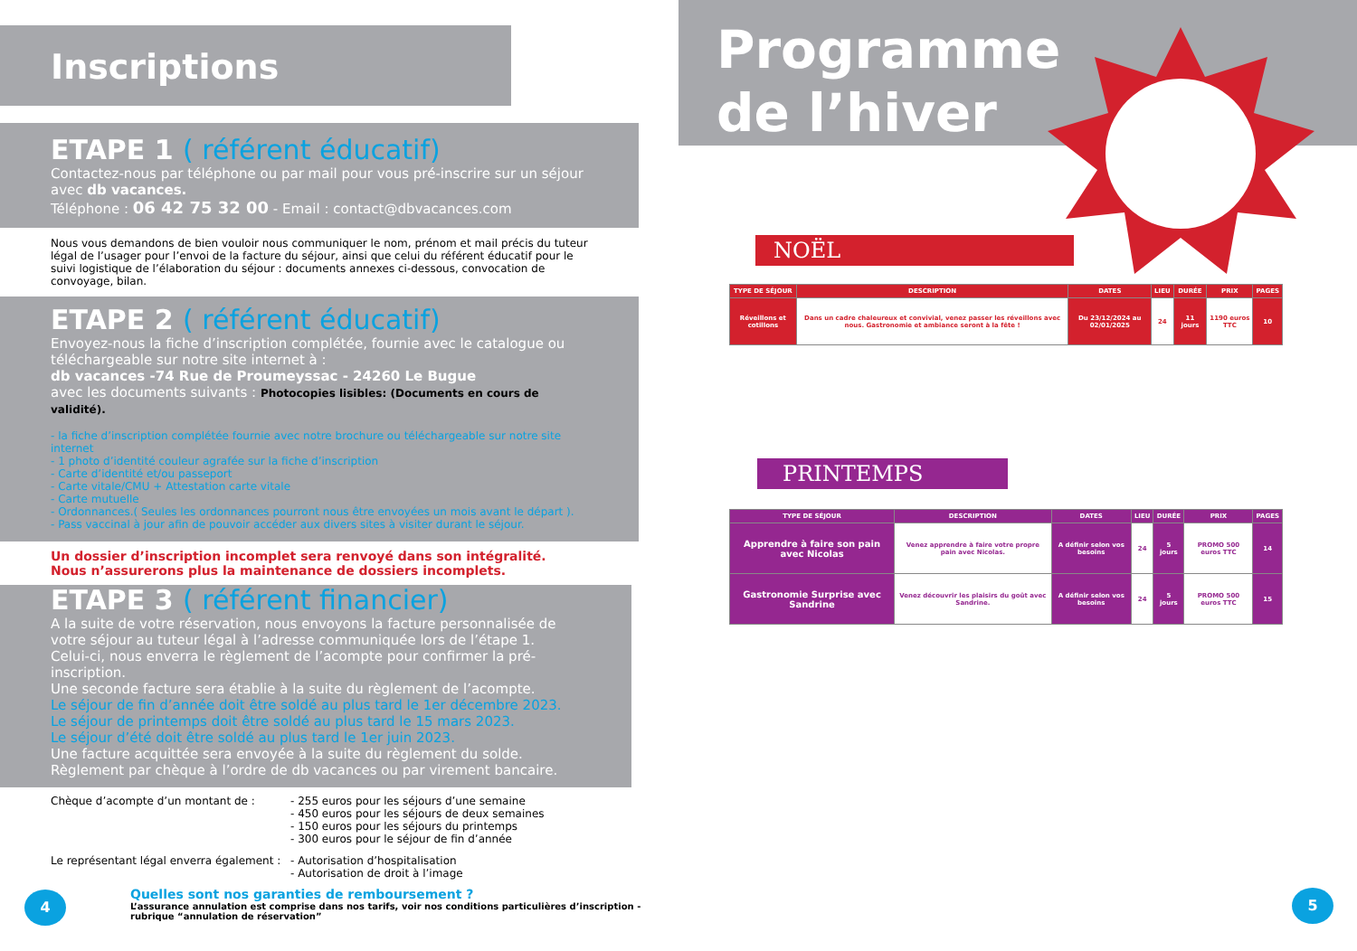Inscriptions
ETAPE 1 ( référent éducatif)
Contactez-nous par téléphone ou par mail pour vous pré-inscrire sur un séjour avec db vacances.
Téléphone : 06 42 75 32 00 - Email : contact@dbvacances.com
Nous vous demandons de bien vouloir nous communiquer le nom, prénom et mail précis du tuteur légal de l’usager pour l’envoi de la facture du séjour, ainsi que celui du référent éducatif pour le suivi logistique de l’élaboration du séjour : documents annexes ci-dessous, convocation de convoyage, bilan.
ETAPE 2 ( référent éducatif)
Envoyez-nous la fiche d’inscription complétée, fournie avec le catalogue ou téléchargeable sur notre site internet à :
db vacances -74 Rue de Proumeyssac - 24260 Le Bugue
avec les documents suivants : Photocopies lisibles: (Documents en cours de validité).
- la fiche d’inscription complétée fournie avec notre brochure ou téléchargeable sur notre site internet
- 1 photo d’identité couleur agrafée sur la fiche d’inscription
- Carte d’identité et/ou passeport
- Carte vitale/CMU + Attestation carte vitale
- Carte mutuelle
- Ordonnances.( Seules les ordonnances pourront nous être envoyées un mois avant le départ ).
- Pass vaccinal à jour afin de pouvoir accéder aux divers sites à visiter durant le séjour.
Un dossier d’inscription incomplet sera renvoyé dans son intégralité.
Nous n’assurerons plus la maintenance de dossiers incomplets.
ETAPE 3 ( référent financier)
A la suite de votre réservation, nous envoyons la facture personnalisée de votre séjour au tuteur légal à l’adresse communiquée lors de l’étape 1.
Celui-ci, nous enverra le règlement de l’acompte pour confirmer la pré-inscription.
Une seconde facture sera établie à la suite du règlement de l’acompte.
Le séjour de fin d’année doit être soldé au plus tard le 1er décembre 2023.
Le séjour de printemps doit être soldé au plus tard le 15 mars 2023.
Le séjour d’été doit être soldé au plus tard le 1er juin 2023.
Une facture acquittée sera envoyée à la suite du règlement du solde.
Règlement par chèque à l’ordre de db vacances ou par virement bancaire.
Chèque d’acompte d’un montant de :
- 255 euros pour les séjours d’une semaine
- 450 euros pour les séjours de deux semaines
- 150 euros pour les séjours du printemps
- 300 euros pour le séjour de fin d’année
Le représentant légal enverra également :
- Autorisation d’hospitalisation
- Autorisation de droit à l’image
Quelles sont nos garanties de remboursement ?
L’assurance annulation est comprise dans nos tarifs, voir nos conditions particulières d’inscription - rubrique “annulation de réservation”
4
Programme
de l’hiver
NOËL
| TYPE DE SÉJOUR | DESCRIPTION | DATES | LIEU | DURÉE | PRIX | PAGES |
| --- | --- | --- | --- | --- | --- | --- |
| Réveillons et cotillons | Dans un cadre chaleureux et convivial, venez passer les réveillons avec nous. Gastronomie et ambiance seront à la fête ! | Du 23/12/2024 au 02/01/2025 | 24 | 11 jours | 1190 euros TTC | 10 |
PRINTEMPS
| TYPE DE SÉJOUR | DESCRIPTION | DATES | LIEU | DURÉE | PRIX | PAGES |
| --- | --- | --- | --- | --- | --- | --- |
| Apprendre à faire son pain avec Nicolas | Venez apprendre à faire votre propre pain avec Nicolas. | A définir selon vos besoins | 24 | 5 jours | PROMO 500 euros TTC | 14 |
| Gastronomie Surprise avec Sandrine | Venez découvrir les plaisirs du goût avec Sandrine. | A définir selon vos besoins | 24 | 5 jours | PROMO 500 euros TTC | 15 |
5